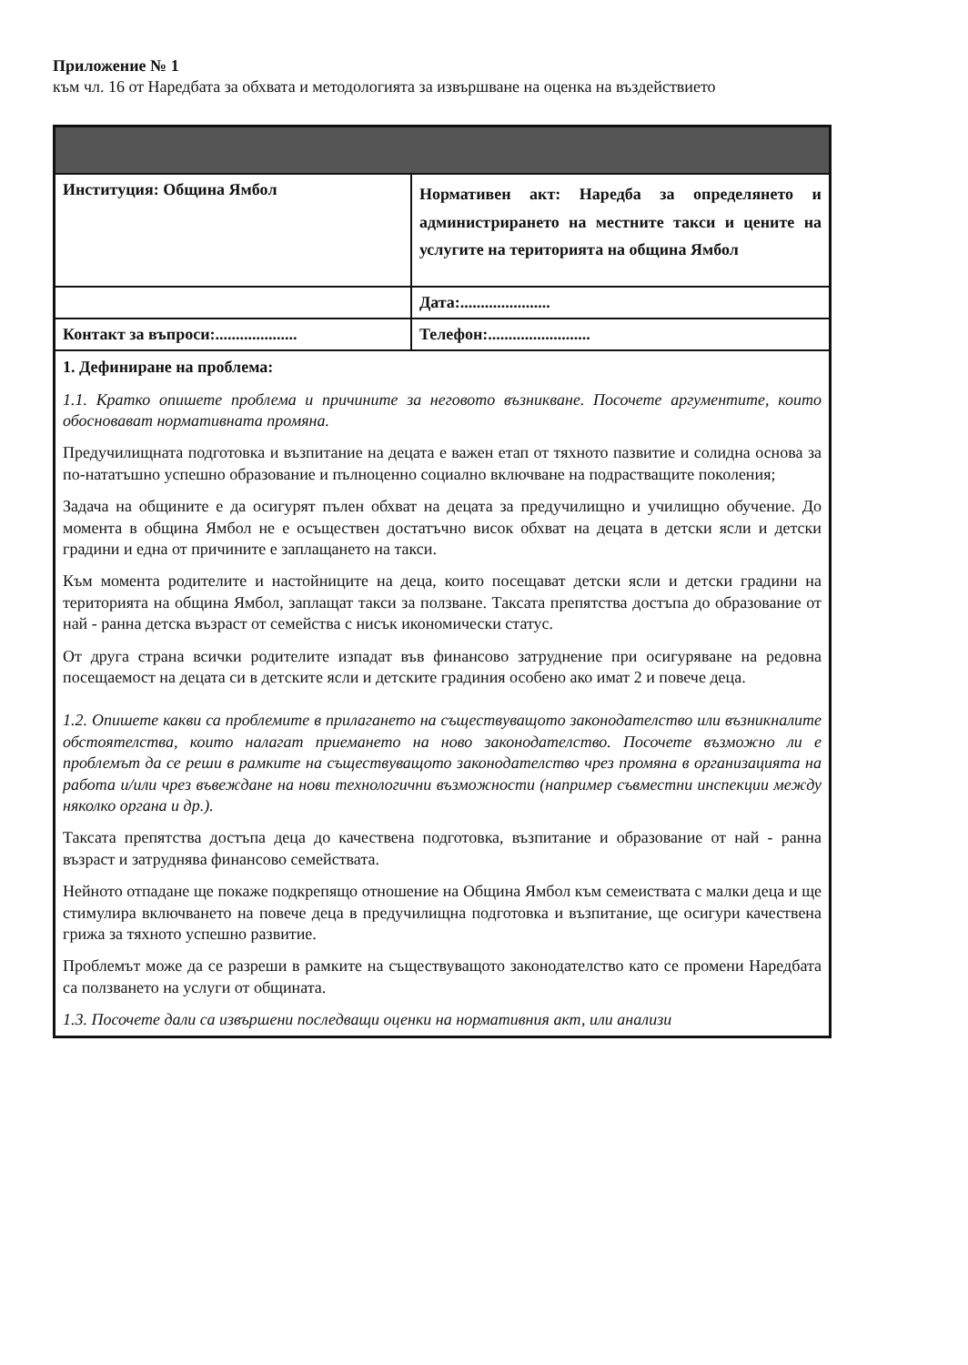Приложение № 1
към чл. 16 от Наредбата за обхвата и методологията за извършване на оценка на въздействието
| Институция: Община Ямбол | Нормативен акт: Наредба за определянето и администрирането на местните такси и цените на услугите на територията на община Ямбол |
| | Дата:...................... |
| Контакт за въпроси:.................... | Телефон:......................... |
| 1. Дефиниране на проблема: 1.1. Кратко опишете проблема и причините за неговото възникване. Посочете аргументите, които обосновават нормативната промяна. Предучилищната подготовка и възпитание на децата е важен етап от тяхното пазвитие и солидна основа за по-нататъшно успешно образование и пълноценно социално включване на подрастващите поколения; Задача на общините е да осигурят пълен обхват на децата за предучилищно и училищно обучение. До момента в община Ямбол не е осъществен достатъчно висок обхват на децата в детски ясли и детски градини и една от причините е заплащането на такси. Към момента родителите и настойниците на деца, които посещават детски ясли и детски градини на територията на община Ямбол, заплащат такси за ползване. Таксата препятства достъпа до образование от най - ранна детска възраст от семейства с нисък икономически статус. От друга страна всички родителите изпадат във финансово затруднение при осигуряване на редовна посещаемост на децата си в детските ясли и детските градиния особено ако имат 2 и повече деца. 1.2. Опишете какви са проблемите в прилагането на съществуващото законодателство или възникналите обстоятелства, които налагат приемането на ново законодателство. Посочете възможно ли е проблемът да се реши в рамките на съществуващото законодателство чрез промяна в организацията на работа и/или чрез въвеждане на нови технологични възможности (например съвместни инспекции между няколко органа и др.). Таксата препятства достъпа деца до качествена подготовка, възпитание и образование от най - ранна възраст и затруднява финансово семействата. Нейното отпадане ще покаже подкрепящо отношение на Община Ямбол към семеиствата с малки деца и ще стимулира включването на повече деца в предучилищна подготовка и възпитание, ще осигури качествена грижа за тяхното успешно развитие. Проблемът може да се разреши в рамките на съществуващото законодателство като се промени Наредбата са ползването на услуги от общината. 1.3. Посочете дали са извършени последващи оценки на нормативния акт, или анализи | |